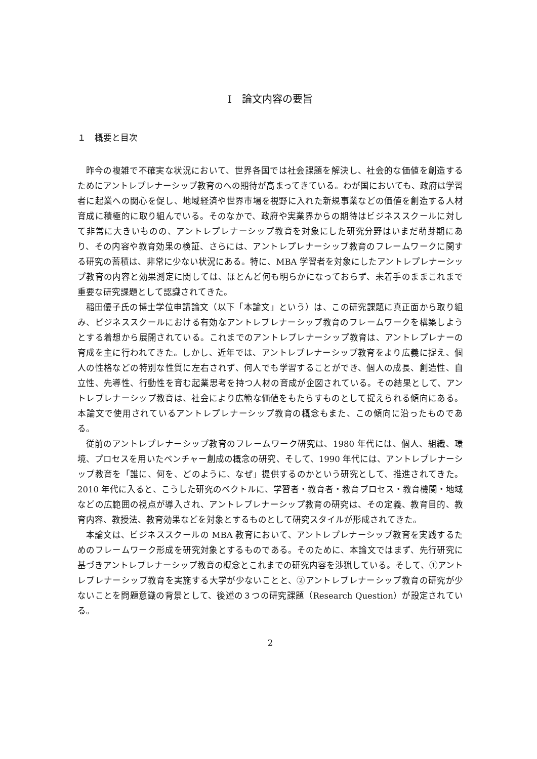I　論文内容の要旨
１　概要と目次
昨今の複雑で不確実な状況において、世界各国では社会課題を解決し、社会的な価値を創造するためにアントレプレナーシップ教育のへの期待が高まってきている。わが国においても、政府は学習者に起業への関心を促し、地域経済や世界市場を視野に入れた新規事業などの価値を創造する人材育成に積極的に取り組んでいる。そのなかで、政府や実業界からの期待はビジネススクールに対して非常に大きいものの、アントレプレナーシップ教育を対象にした研究分野はいまだ萌芽期にあり、その内容や教育効果の検証、さらには、アントレプレナーシップ教育のフレームワークに関する研究の蓄積は、非常に少ない状況にある。特に、MBA 学習者を対象にしたアントレプレナーシップ教育の内容と効果測定に関しては、ほとんど何も明らかになっておらず、未着手のままこれまで重要な研究課題として認識されてきた。
稲田優子氏の博士学位申請論文（以下「本論文」という）は、この研究課題に真正面から取り組み、ビジネススクールにおける有効なアントレプレナーシップ教育のフレームワークを構築しようとする着想から展開されている。これまでのアントレプレナーシップ教育は、アントレプレナーの育成を主に行われてきた。しかし、近年では、アントレプレナーシップ教育をより広義に捉え、個人の性格などの特別な性質に左右されず、何人でも学習することができ、個人の成長、創造性、自立性、先導性、行動性を育む起業思考を持つ人材の育成が企図されている。その結果として、アントレプレナーシップ教育は、社会により広範な価値をもたらすものとして捉えられる傾向にある。本論文で使用されているアントレプレナーシップ教育の概念もまた、この傾向に沿ったものである。
従前のアントレプレナーシップ教育のフレームワーク研究は、1980 年代には、個人、組織、環境、プロセスを用いたベンチャー創成の概念の研究、そして、1990 年代には、アントレプレナーシップ教育を「誰に、何を、どのように、なぜ」提供するのかという研究として、推進されてきた。2010 年代に入ると、こうした研究のベクトルに、学習者・教育者・教育プロセス・教育機関・地域などの広範囲の視点が導入され、アントレプレナーシップ教育の研究は、その定義、教育目的、教育内容、教授法、教育効果などを対象とするものとして研究スタイルが形成されてきた。
本論文は、ビジネススクールの MBA 教育において、アントレプレナーシップ教育を実践するためのフレームワーク形成を研究対象とするものである。そのために、本論文ではまず、先行研究に基づきアントレプレナーシップ教育の概念とこれまでの研究内容を渉猟している。そして、①アントレプレナーシップ教育を実施する大学が少ないことと、②アントレプレナーシップ教育の研究が少ないことを問題意識の背景として、後述の３つの研究課題（Research Question）が設定されている。
2